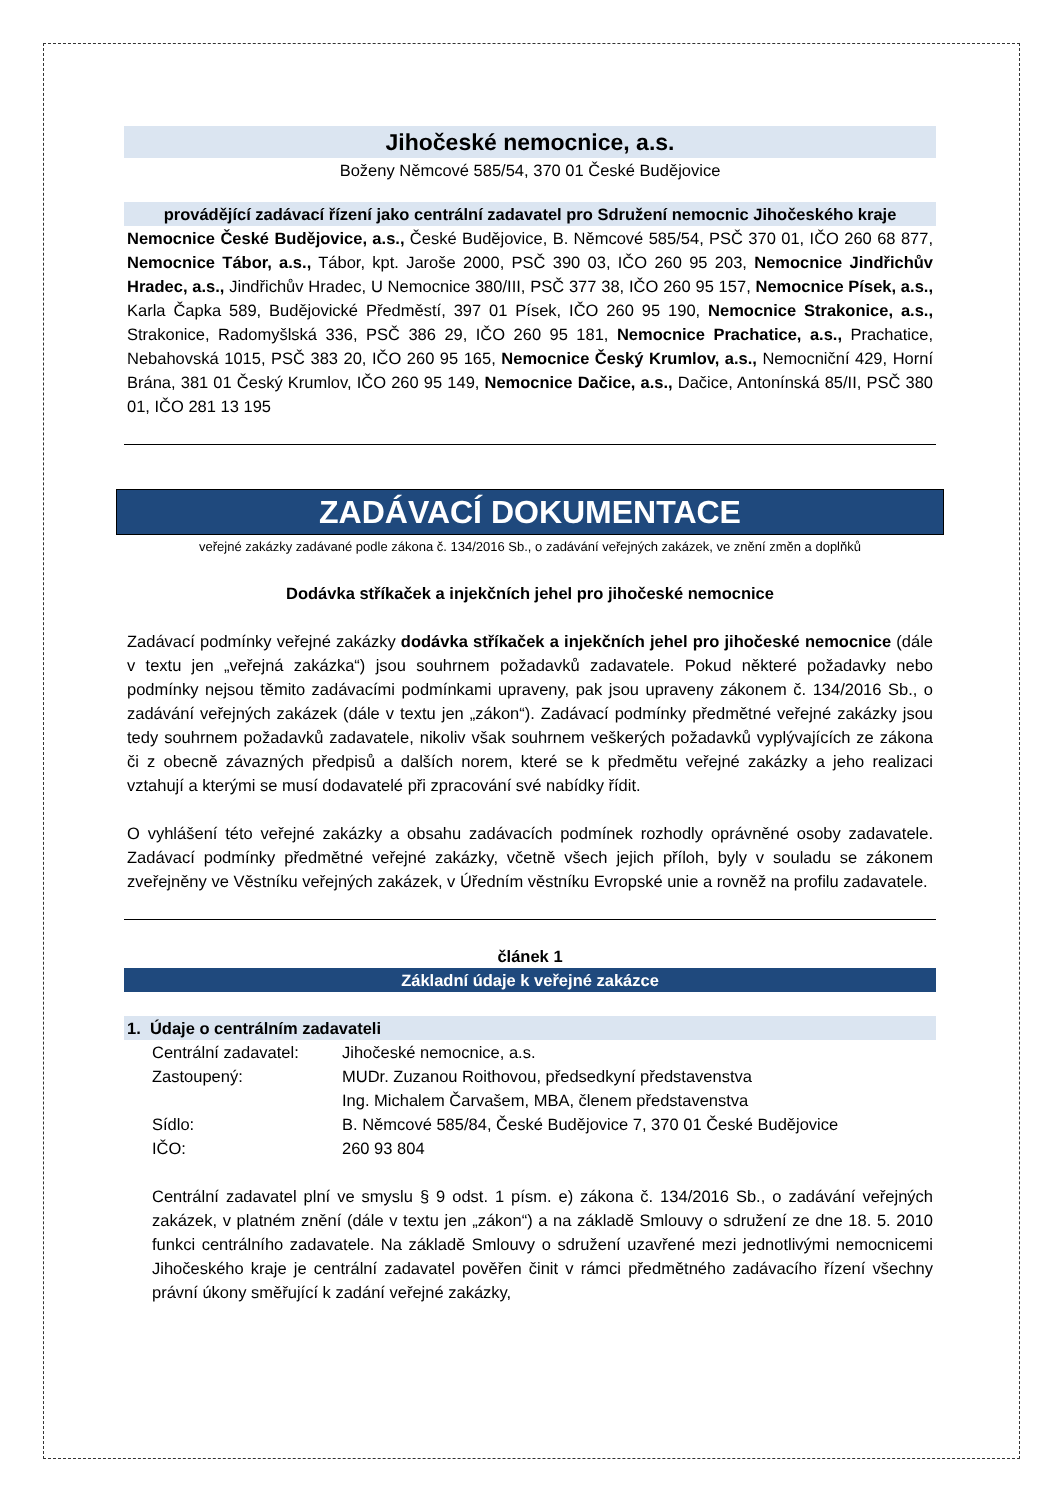Jihočeské nemocnice, a.s.
Boženy Němcové 585/54, 370 01 České Budějovice
provádějící zadávací řízení jako centrální zadavatel pro Sdružení nemocnic Jihočeského kraje
Nemocnice České Budějovice, a.s., České Budějovice, B. Němcové 585/54, PSČ 370 01, IČO 260 68 877, Nemocnice Tábor, a.s., Tábor, kpt. Jaroše 2000, PSČ 390 03, IČO 260 95 203, Nemocnice Jindřichův Hradec, a.s., Jindřichův Hradec, U Nemocnice 380/III, PSČ 377 38, IČO 260 95 157, Nemocnice Písek, a.s., Karla Čapka 589, Budějovické Předměstí, 397 01 Písek, IČO 260 95 190, Nemocnice Strakonice, a.s., Strakonice, Radomyšlská 336, PSČ 386 29, IČO 260 95 181, Nemocnice Prachatice, a.s., Prachatice, Nebahovská 1015, PSČ 383 20, IČO 260 95 165, Nemocnice Český Krumlov, a.s., Nemocniční 429, Horní Brána, 381 01 Český Krumlov, IČO 260 95 149, Nemocnice Dačice, a.s., Dačice, Antonínská 85/II, PSČ 380 01, IČO 281 13 195
ZADÁVACÍ DOKUMENTACE
veřejné zakázky zadávané podle zákona č. 134/2016 Sb., o zadávání veřejných zakázek, ve znění změn a doplňků
Dodávka stříkaček a injekčních jehel pro jihočeské nemocnice
Zadávací podmínky veřejné zakázky dodávka stříkaček a injekčních jehel pro jihočeské nemocnice (dále v textu jen „veřejná zakázka“) jsou souhrnem požadavků zadavatele. Pokud některé požadavky nebo podmínky nejsou těmito zadávacími podmínkami upraveny, pak jsou upraveny zákonem č. 134/2016 Sb., o zadávání veřejných zakázek (dále v textu jen „zákon“). Zadávací podmínky předmětné veřejné zakázky jsou tedy souhrnem požadavků zadavatele, nikoliv však souhrnem veškerých požadavků vyplývajících ze zákona či z obecně závazných předpisů a dalších norem, které se k předmětu veřejné zakázky a jeho realizaci vztahují a kterými se musí dodavatelé při zpracování své nabídky řídit.
O vyhlášení této veřejné zakázky a obsahu zadávacích podmínek rozhodly oprávněné osoby zadavatele. Zadávací podmínky předmětné veřejné zakázky, včetně všech jejich příloh, byly v souladu se zákonem zveřejněny ve Věstníku veřejných zakázek, v Úředním věstníku Evropské unie a rovněž na profilu zadavatele.
článek 1
Základní údaje k veřejné zakázce
1. Údaje o centrálním zadavateli
Centrální zadavatel: Jihočeské nemocnice, a.s.
Zastoupený: MUDr. Zuzanou Roithovou, předsedkyní představenstva
Ing. Michalem Čarvašem, MBA, členem představenstva
Sídlo: B. Němcové 585/84, České Budějovice 7, 370 01 České Budějovice
IČO: 260 93 804
Centrální zadavatel plní ve smyslu § 9 odst. 1 písm. e) zákona č. 134/2016 Sb., o zadávání veřejných zakázek, v platném znění (dále v textu jen „zákon“) a na základě Smlouvy o sdružení ze dne 18. 5. 2010 funkci centrálního zadavatele. Na základě Smlouvy o sdružení uzavřené mezi jednotlivými nemocnicemi Jihočeského kraje je centrální zadavatel pověřen činit v rámci předmětného zadávacího řízení všechny právní úkony směřující k zadání veřejné zakázky,